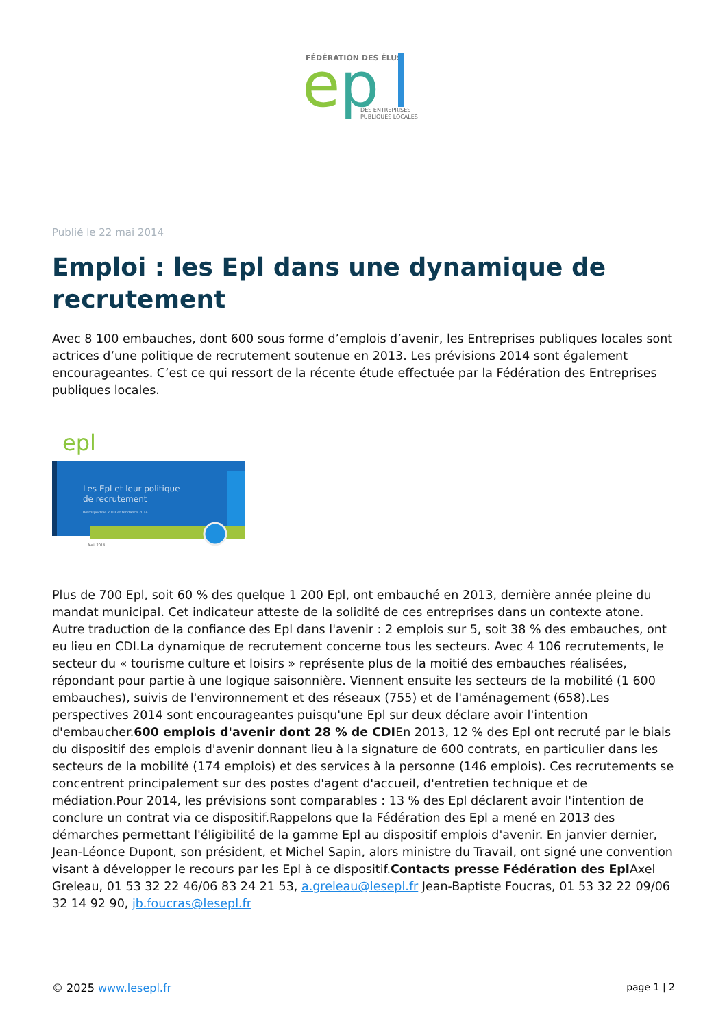FÉDÉRATION DES ÉLUS
e
p
DES ENTREPRISES
PUBLIQUES LOCALES
Publié le 22 mai 2014
Emploi : les Epl dans une dynamique de recrutement
Avec 8 100 embauches, dont 600 sous forme d’emplois d’avenir, les Entreprises publiques locales sont actrices d’une politique de recrutement soutenue en 2013. Les prévisions 2014 sont également encourageantes. C’est ce qui ressort de la récente étude effectuée par la Fédération des Entreprises publiques locales.
epl
Les Epl et leur politique
de recrutement
Rétrospective 2013 et tendance 2014
Avril 2014
Plus de 700 Epl, soit 60 % des quelque 1 200 Epl, ont embauché en 2013, dernière année pleine du mandat municipal. Cet indicateur atteste de la solidité de ces entreprises dans un contexte atone. Autre traduction de la confiance des Epl dans l'avenir : 2 emplois sur 5, soit 38 % des embauches, ont eu lieu en CDI.La dynamique de recrutement concerne tous les secteurs. Avec 4 106 recrutements, le secteur du « tourisme culture et loisirs » représente plus de la moitié des embauches réalisées, répondant pour partie à une logique saisonnière. Viennent ensuite les secteurs de la mobilité (1 600 embauches), suivis de l'environnement et des réseaux (755) et de l'aménagement (658).Les perspectives 2014 sont encourageantes puisqu'une Epl sur deux déclare avoir l'intention d'embaucher.600 emplois d'avenir dont 28 % de CDIEn 2013, 12 % des Epl ont recruté par le biais du dispositif des emplois d'avenir donnant lieu à la signature de 600 contrats, en particulier dans les secteurs de la mobilité (174 emplois) et des services à la personne (146 emplois). Ces recrutements se concentrent principalement sur des postes d'agent d'accueil, d'entretien technique et de médiation.Pour 2014, les prévisions sont comparables : 13 % des Epl déclarent avoir l'intention de conclure un contrat via ce dispositif.Rappelons que la Fédération des Epl a mené en 2013 des démarches permettant l'éligibilité de la gamme Epl au dispositif emplois d'avenir. En janvier dernier, Jean-Léonce Dupont, son président, et Michel Sapin, alors ministre du Travail, ont signé une convention visant à développer le recours par les Epl à ce dispositif.Contacts presse Fédération des Epl Axel Greleau, 01 53 32 22 46/06 83 24 21 53, a.greleau@lesepl.fr Jean-Baptiste Foucras, 01 53 32 22 09/06 32 14 92 90, jb.foucras@lesepl.fr
© 2025 www.lesepl.fr page 1 | 2